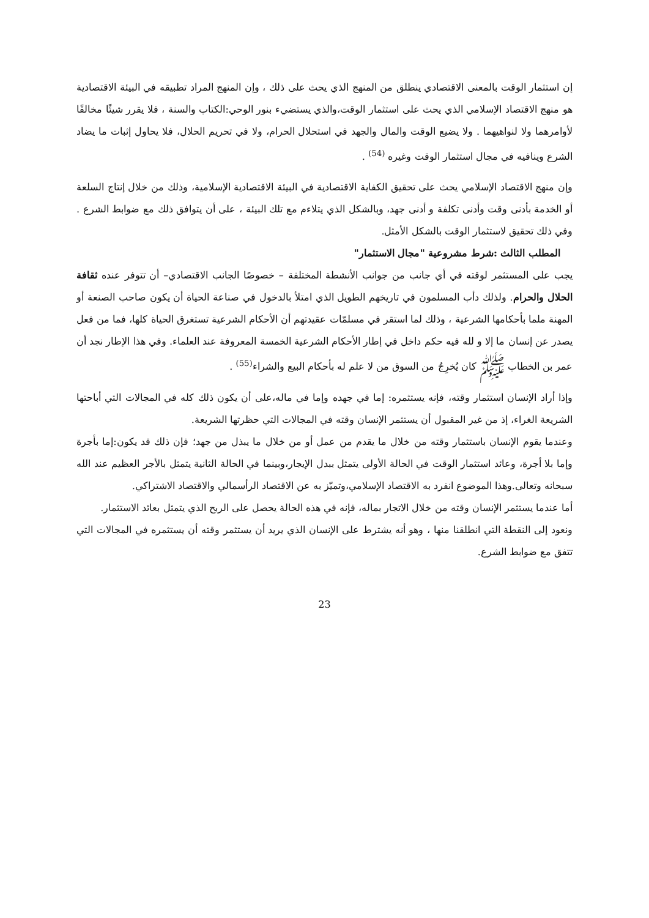إن استثمار الوقت بالمعنى الاقتصادي ينطلق من المنهج الذي يحث على ذلك ، وإن المنهج المراد تطبيقه في البيئة الاقتصادية هو منهج الاقتصاد الإسلامي الذي يحث على استثمار الوقت،والذي يستضيء بنور الوحي:الكتاب والسنة ، فلا يقرر شيئًا مخالفًا لأوامرهما ولا لنواهيهما . ولا يضيع الوقت والمال والجهد في استحلال الحرام، ولا في تحريم الحلال، فلا يحاول إثبات ما يضاد الشرع وينافيه في مجال استثمار الوقت وغيره <sup>(54)</sup> .
وإن منهج الاقتصاد الإسلامي يحث على تحقيق الكفاية الاقتصادية في البيئة الاقتصادية الإسلامية، وذلك من خلال إنتاج السلعة أو الخدمة بأدنى وقت وأدنى تكلفة و أدنى جهد، وبالشكل الذي يتلاءم مع تلك البيئة ، على أن يتوافق ذلك مع ضوابط الشرع . وفي ذلك تحقيق لاستثمار الوقت بالشكل الأمثل.
المطلب الثالث :شرط مشروعية "مجال الاستثمار"
يجب على المستثمر لوقته في أي جانب من جوانب الأنشطة المختلفة – خصوصًا الجانب الاقتصادي– أن تتوفر عنده ثقافة الحلال والحرام. ولذلك دأب المسلمون في تاريخهم الطويل الذي امتلأ بالدخول في صناعة الحياة أن يكون صاحب الصنعة أو المهنة ملما بأحكامها الشرعية ، وذلك لما استقر في مسلمّات عقيدتهم أن الأحكام الشرعية تستغرق الحياة كلها، فما من فعل يصدر عن إنسان ما إلا و لله فيه حكم داخل في إطار الأحكام الشرعية الخمسة المعروفة عند العلماء. وفي هذا الإطار نجد أن عمر بن الخطاب ﷺ كان يُخرِجُ من السوق من لا علم له بأحكام البيع والشراء<sup>(55)</sup> .
وإذا أراد الإنسان استثمار وقته، فإنه يستثمره: إما في جهده وإما في ماله،على أن يكون ذلك كله في المجالات التي أباحتها الشريعة الغراء، إذ من غير المقبول أن يستثمر الإنسان وقته في المجالات التي حظرتها الشريعة.
وعندما يقوم الإنسان باستثمار وقته من خلال ما يقدم من عمل أو من خلال ما يبذل من جهد؛ فإن ذلك قد يكون:إما بأجرة وإما بلا أجرة، وعائد استثمار الوقت في الحالة الأولى يتمثل ببدل الإيجار،وبينما في الحالة الثانية يتمثل بالأجر العظيم عند الله سبحانه وتعالى.وهذا الموضوع انفرد به الاقتصاد الإسلامي،وتميّز به عن الاقتصاد الرأسمالي والاقتصاد الاشتراكي.
أما عندما يستثمر الإنسان وقته من خلال الاتجار بماله، فإنه في هذه الحالة يحصل على الربح الذي يتمثل بعائد الاستثمار.
ونعود إلى النقطة التي انطلقنا منها ، وهو أنه يشترط على الإنسان الذي يريد أن يستثمر وقته أن يستثمره في المجالات التي تتفق مع ضوابط الشرع.
23